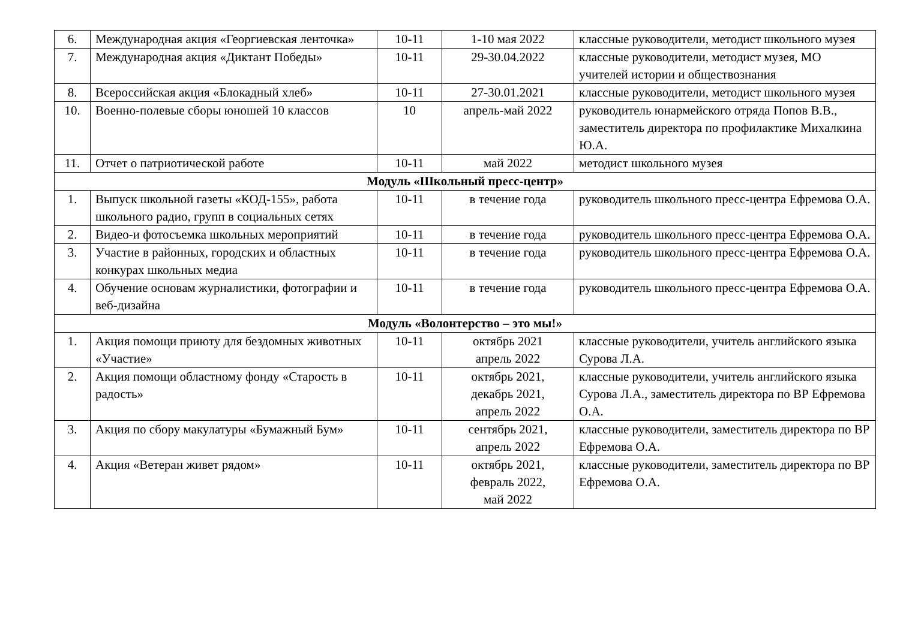| 6. | Международная акция «Георгиевская ленточка» | 10-11 | 1-10 мая 2022 | классные руководители, методист школьного музея |
| 7. | Международная акция «Диктант Победы» | 10-11 | 29-30.04.2022 | классные руководители, методист музея, МО учителей истории и обществознания |
| 8. | Всероссийская акция «Блокадный хлеб» | 10-11 | 27-30.01.2021 | классные руководители, методист школьного музея |
| 10. | Военно-полевые сборы юношей 10 классов | 10 | апрель-май 2022 | руководитель юнармейского отряда Попов В.В., заместитель директора по профилактике Михалкина Ю.А. |
| 11. | Отчет о патриотической работе | 10-11 | май 2022 | методист школьного музея |
| Модуль «Школьный пресс-центр» | | | | |
| 1. | Выпуск школьной газеты «КОД-155», работа школьного радио, групп в социальных сетях | 10-11 | в течение года | руководитель школьного пресс-центра Ефремова О.А. |
| 2. | Видео-и фотосъемка школьных мероприятий | 10-11 | в течение года | руководитель школьного пресс-центра Ефремова О.А. |
| 3. | Участие в районных, городских и областных конкурах школьных медиа | 10-11 | в течение года | руководитель школьного пресс-центра Ефремова О.А. |
| 4. | Обучение основам журналистики, фотографии и веб-дизайна | 10-11 | в течение года | руководитель школьного пресс-центра Ефремова О.А. |
| Модуль «Волонтерство – это мы!» | | | | |
| 1. | Акция помощи приюту для бездомных животных «Участие» | 10-11 | октябрь 2021 апрель 2022 | классные руководители, учитель английского языка Сурова Л.А. |
| 2. | Акция помощи областному фонду «Старость в радость» | 10-11 | октябрь 2021, декабрь 2021, апрель 2022 | классные руководители, учитель английского языка Сурова Л.А., заместитель директора по ВР Ефремова О.А. |
| 3. | Акция по сбору макулатуры «Бумажный Бум» | 10-11 | сентябрь 2021, апрель 2022 | классные руководители, заместитель директора по ВР Ефремова О.А. |
| 4. | Акция «Ветеран живет рядом» | 10-11 | октябрь 2021, февраль 2022, май 2022 | классные руководители, заместитель директора по ВР Ефремова О.А. |